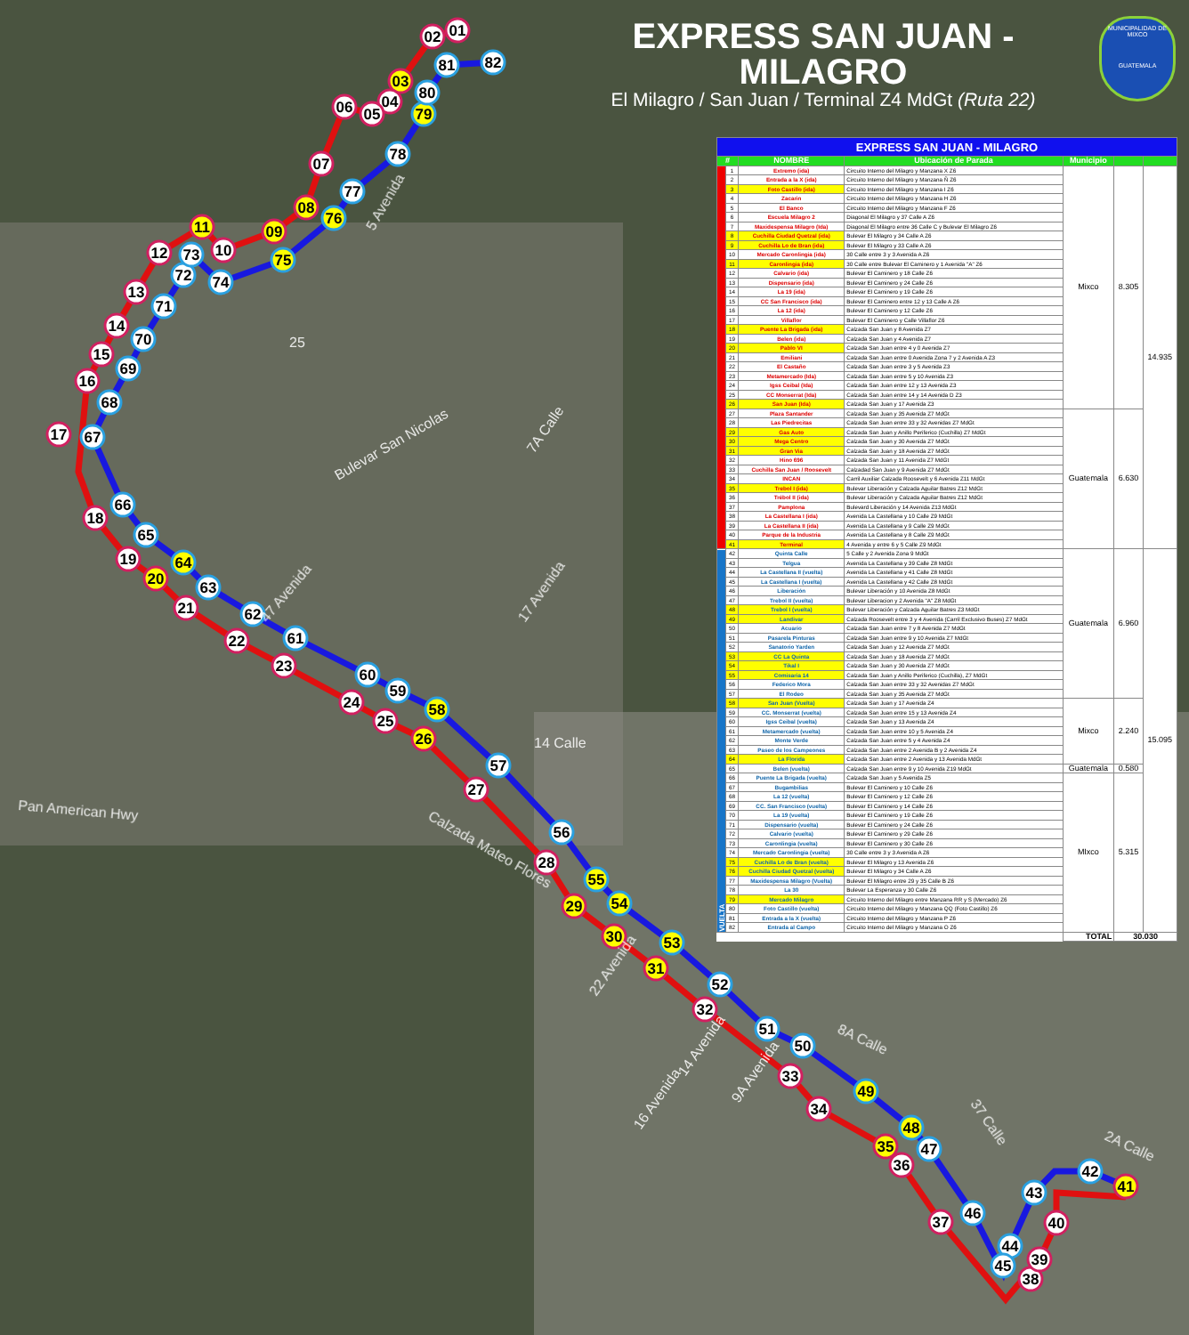01
02
03
04
05
06
07
08
09
10
11
12
13
14
15
16
17
18
19
20
21
22
23
24
25
26
27
28
29
30
31
32
33
34
35
36
37
38
39
40
41
42
43
44
45
46
47
48
49
50
51
52
53
54
55
56
57
58
59
60
61
62
63
64
65
66
67
68
69
70
71
72
73
74
75
76
77
78
79
80
81
82
5 Avenida
Bulevar San Nicolas
7A Calle
47 Avenida
17 Avenida
14 Calle
Pan American Hwy
Calzada Mateo Flores
22 Avenida
16 Avenida
14 Avenida
9A Avenida
8A Calle
37 Calle
2A Calle
25
EXPRESS SAN JUAN - MILAGRO
El Milagro / San Juan / Terminal Z4 MdGt (Ruta 22)
MUNICIPALIDAD DE MIXCO
GUATEMALA
| EXPRESS SAN JUAN - MILAGRO | | | | | | |
| # | | NOMBRE | Ubicación de Parada | Municipio | | |
| | 1 | Extremo (ida) | Circuito Interno del Milagro y Manzana X Z6 | Mixco | 8.305 | 14.935 |
| | 2 | Entrada a la X (ida) | Circuito Interno del Milagro y Manzana Ñ Z6 | | | |
| | 3 | Foto Castillo (ida) | Circuito Interno del Milagro y Manzana I Z6 | | | |
| | 4 | Zacarin | Circuito Interno del Milagro y Manzana H Z6 | | | |
| | 5 | El Banco | Circuito Interno del Milagro y Manzana F Z6 | | | |
| | 6 | Escuela Milagro 2 | Diagonal El Milagro y 37 Calle A Z6 | | | |
| | 7 | Maxidespensa Milagro (Ida) | Diagonal El Milagro entre 36 Calle C y Bulevar El Milagro Z6 | | | |
| | 8 | Cuchilla Ciudad Quetzal (ida) | Bulevar El Milagro y 34 Calle A Z6 | | | |
| | 9 | Cuchilla Lo de Bran (ida) | Bulevar El Milagro y 33 Calle A Z6 | | | |
| | 10 | Mercado Caronlingia (ida) | 30 Calle entre 3 y 3 Avenida A Z6 | | | |
| | 11 | Caronlingia (ida) | 30 Calle entre Bulevar El Caminero y 1 Avenida "A" Z6 | | | |
| | 12 | Calvario (ida) | Bulevar El Caminero y 18 Calle Z6 | | | |
| | 13 | Dispensario (ida) | Bulevar El Caminero y 24 Calle Z6 | | | |
| | 14 | La 19 (ida) | Bulevar El Caminero y 19 Calle Z6 | | | |
| | 15 | CC San Francisco (ida) | Bulevar El Caminero entre 12 y 13 Calle A Z6 | | | |
| | 16 | La 12 (ida) | Bulevar El Caminero y 12 Calle Z6 | | | |
| | 17 | Villaflor | Bulevar El Caminero y Calle Villaflor Z6 | | | |
| | 18 | Puente La Brigada (ida) | Calzada San Juan y 8 Avenida Z7 | | | |
| | 19 | Belen (ida) | Calzada San Juan y 4 Avenida Z7 | | | |
| | 20 | Pablo VI | Calzada San Juan entre 4 y 0 Avenida Z7 | | | |
| | 21 | Emiliani | Calzada San Juan entre 0 Avenida Zona 7 y 2 Avenida A Z3 | | | |
| | 22 | El Castaño | Calzada San Juan entre 3 y 5 Avenida Z3 | | | |
| | 23 | Metamercado (Ida) | Calzada San Juan entre 5 y 10 Avenida Z3 | | | |
| | 24 | Igss Ceibal (Ida) | Calzada San Juan entre 12 y 13 Avenida Z3 | | | |
| | 25 | CC Monserrat (Ida) | Calzada San Juan entre 14 y 14 Avenida D Z3 | | | |
| | 26 | San Juan (Ida) | Calzada San Juan y 17 Avenida Z3 | | | |
| | 27 | Plaza Santander | Calzada San Juan y 35 Avenida Z7 MdGt | Guatemala | 6.630 | |
| | 28 | Las Piedrecitas | Calzada San Juan entre 33 y 32 Avenidas Z7 MdGt | | | |
| | 29 | Gas Auto | Calzada San Juan y Anillo Periferico (Cuchilla) Z7 MdGt | | | |
| | 30 | Mega Centro | Calzada San Juan y 30 Avenida Z7 MdGt | | | |
| | 31 | Gran Via | Calzada San Juan y 18 Avenida Z7 MdGt | | | |
| | 32 | Hino 696 | Calzada San Juan y 11 Avenida Z7 MdGt | | | |
| | 33 | Cuchilla San Juan / Roosevelt | Calzadad San Juan y 9 Avenida Z7 MdGt | | | |
| | 34 | INCAN | Carril Auxiliar Calzada Roosevelt y 6 Avenida Z11 MdGt | | | |
| | 35 | Trebol I (ida) | Bulevar Liberación y Calzada Aguilar Batres Z12 MdGt | | | |
| | 36 | Trébol II (ida) | Bulevar Liberación y Calzada Aguilar Batres Z12 MdGt | | | |
| | 37 | Pamplona | Bulevard Liberación y 14 Avenida Z13 MdGt | | | |
| | 38 | La Castellana I (ida) | Avenida La Castellana y 10 Calle Z9 MdGt | | | |
| | 39 | La Castellana II (ida) | Avenida La Castellana y 9 Calle Z9 MdGt | | | |
| | 40 | Parque de la Industria | Avenida La Castellana y 8 Calle Z9 MdGt | | | |
| | 41 | Terminal | 4 Avenida y entre 6 y 5 Calle Z9 MdGt | | | |
| VUELTA | 42 | Quinta Calle | 5 Calle y 2 Avenida Zona 9 MdGt | Guatemala | 6.960 | 15.095 |
| | 43 | Telgua | Avenida La Castellana y 39 Calle Z8 MdGt | | | |
| | 44 | La Castellana II (vuelta) | Avenida La Castellana y 41 Calle Z8 MdGt | | | |
| | 45 | La Castellana I (vuelta) | Avenida La Castellana y 42 Calle Z8 MdGt | | | |
| | 46 | Liberación | Bulevar Liberación y 10 Avenida Z8 MdGt | | | |
| | 47 | Trebol II (vuelta) | Bulevar Liberacion y 2 Avenida "A" Z8 MdGt | | | |
| | 48 | Trebol I (vuelta) | Bulevar Liberación y Calzada Aguilar Batres Z3 MdGt | | | |
| | 49 | Landivar | Calzada Roosevelt entre 3 y 4 Avenida (Carril Exclusivo Buses) Z7 MdGt | | | |
| | 50 | Acuario | Calzada San Juan entre 7 y 8 Avenida Z7 MdGt | | | |
| | 51 | Pasarela Pinturas | Calzada San Juan entre 9 y 10 Avenida Z7 MdGt | | | |
| | 52 | Sanatorio Yarden | Calzada San Juan y 12 Avenida Z7 MdGt | | | |
| | 53 | CC La Quinta | Calzada San Juan y 18 Avenida Z7 MdGt | | | |
| | 54 | Tikal I | Calzada San Juan y 30 Avenida Z7 MdGt | | | |
| | 55 | Comisaria 14 | Calzada San Juan y Anillo Periferico (Cuchilla), Z7 MdGt | | | |
| | 56 | Federico Mora | Calzada San Juan entre 33 y 32 Avenidas Z7 MdGt | | | |
| | 57 | El Rodeo | Calzada San Juan y 35 Avenida Z7 MdGt | | | |
| | 58 | San Juan (Vuelta) | Calzada San Juan y 17 Avenida Z4 | Mixco | 2.240 | |
| | 59 | CC. Monserrat (vuelta) | Calzada San Juan entre 15 y 13 Avenida Z4 | | | |
| | 60 | Igss Ceibal (vuelta) | Calzada San Juan y 13 Avenida Z4 | | | |
| | 61 | Metamercado (vuelta) | Calzada San Juan entre 10 y 5 Avenida Z4 | | | |
| | 62 | Monte Verde | Calzada San Juan entre 5 y 4 Avenida Z4 | | | |
| | 63 | Paseo de los Campeones | Calzada San Juan entre 2 Avenida B y 2 Avenida Z4 | | | |
| | 64 | La Florida | Calzada San Juan entre 2 Avenida y 13 Avenida MdGt | | | |
| | 65 | Belen (vuelta) | Calzada San Juan entre 9 y 10 Avenida Z19 MdGt | Guatemala | 0.580 | |
| | 66 | Puente La Brigada (vuelta) | Calzada San Juan y 5 Avenida Z5 | MIxco | 5.315 | |
| | 67 | Bugambilias | Bulevar El Caminero y 10 Calle Z6 | | | |
| | 68 | La 12 (vuelta) | Bulevar El Caminero y 12 Calle Z6 | | | |
| | 69 | CC. San Francisco (vuelta) | Bulevar El Caminero y 14 Calle Z6 | | | |
| | 70 | La 19 (vuelta) | Bulevar El Caminero y 19 Calle Z6 | | | |
| | 71 | Dispensario (vuelta) | Bulevar El Caminero y 24 Calle Z6 | | | |
| | 72 | Calvario (vuelta) | Bulevar El Caminero y 29 Calle Z6 | | | |
| | 73 | Caronlingia (vuelta) | Bulevar El Caminero y 30 Calle Z6 | | | |
| | 74 | Mercado Caronlingia (vuelta) | 30 Calle entre 3 y 3 Avenida A Z6 | | | |
| | 75 | Cuchilla Lo de Bran (vuelta) | Bulevar El Milagro y 13 Avenida Z6 | | | |
| | 76 | Cuchilla Ciudad Quetzal (vuelta) | Bulevar El Milagro y 34 Calle A Z6 | | | |
| | 77 | Maxidespensa Milagro (Vuelta) | Bulevar El Milagro entre 29 y 35 Calle B Z6 | | | |
| | 78 | La 30 | Bulevar La Esperanza y 30 Calle Z6 | | | |
| | 79 | Mercado Milagro | Circuito Interno del Milagro entre Manzana RR y S (Mercado) Z6 | | | |
| | 80 | Foto Castillo (vuelta) | Circuito Interno del Milagro y Manzana QQ (Foto Castillo) Z6 | | | |
| | 81 | Entrada a la X (vuelta) | Circuito Interno del Milagro y Manzana P Z6 | | | |
| | 82 | Entrada al Campo | Circuito Interno del Milagro y Manzana O Z6 | | | |
| | | | | TOTAL | 30.030 | |